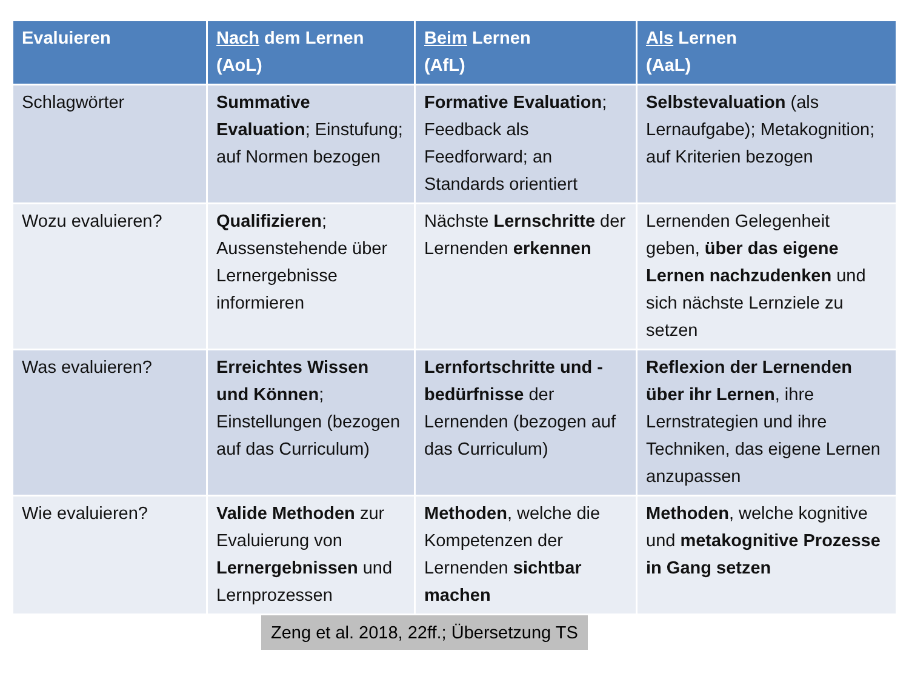| Evaluieren | Nach dem Lernen (AoL) | Beim Lernen (AfL) | Als Lernen (AaL) |
| --- | --- | --- | --- |
| Schlagwörter | Summative Evaluation ; Einstufung; auf Normen bezogen | Formative Evaluation ; Feedback als Feedforward; an Standards orientiert | Selbstevaluation (als Lernaufgabe); Metakognition; auf Kriterien bezogen |
| Wozu evaluieren? | Qualifizieren ; Aussenstehende über Lernergebnisse informieren | Nächste Lernschritte der Lernenden erkennen | Lernenden Gelegenheit geben, über das eigene Lernen nachzudenken und sich nächste Lernziele zu setzen |
| Was evaluieren? | Erreichtes Wissen und Können ; Einstellungen (bezogen auf das Curriculum) | Lernfortschritte und -bedürfnisse der Lernenden (bezogen auf das Curriculum) | Reflexion der Lernenden über ihr Lernen , ihre Lernstrategien und ihre Techniken, das eigene Lernen anzupassen |
| Wie evaluieren? | Valide Methoden zur Evaluierung von Lernergebnissen und Lernprozessen | Methoden , welche die Kompetenzen der Lernenden sichtbar machen | Methoden , welche kognitive und metakognitive Prozesse in Gang setzen |
Zeng et al. 2018, 22ff.; Übersetzung TS